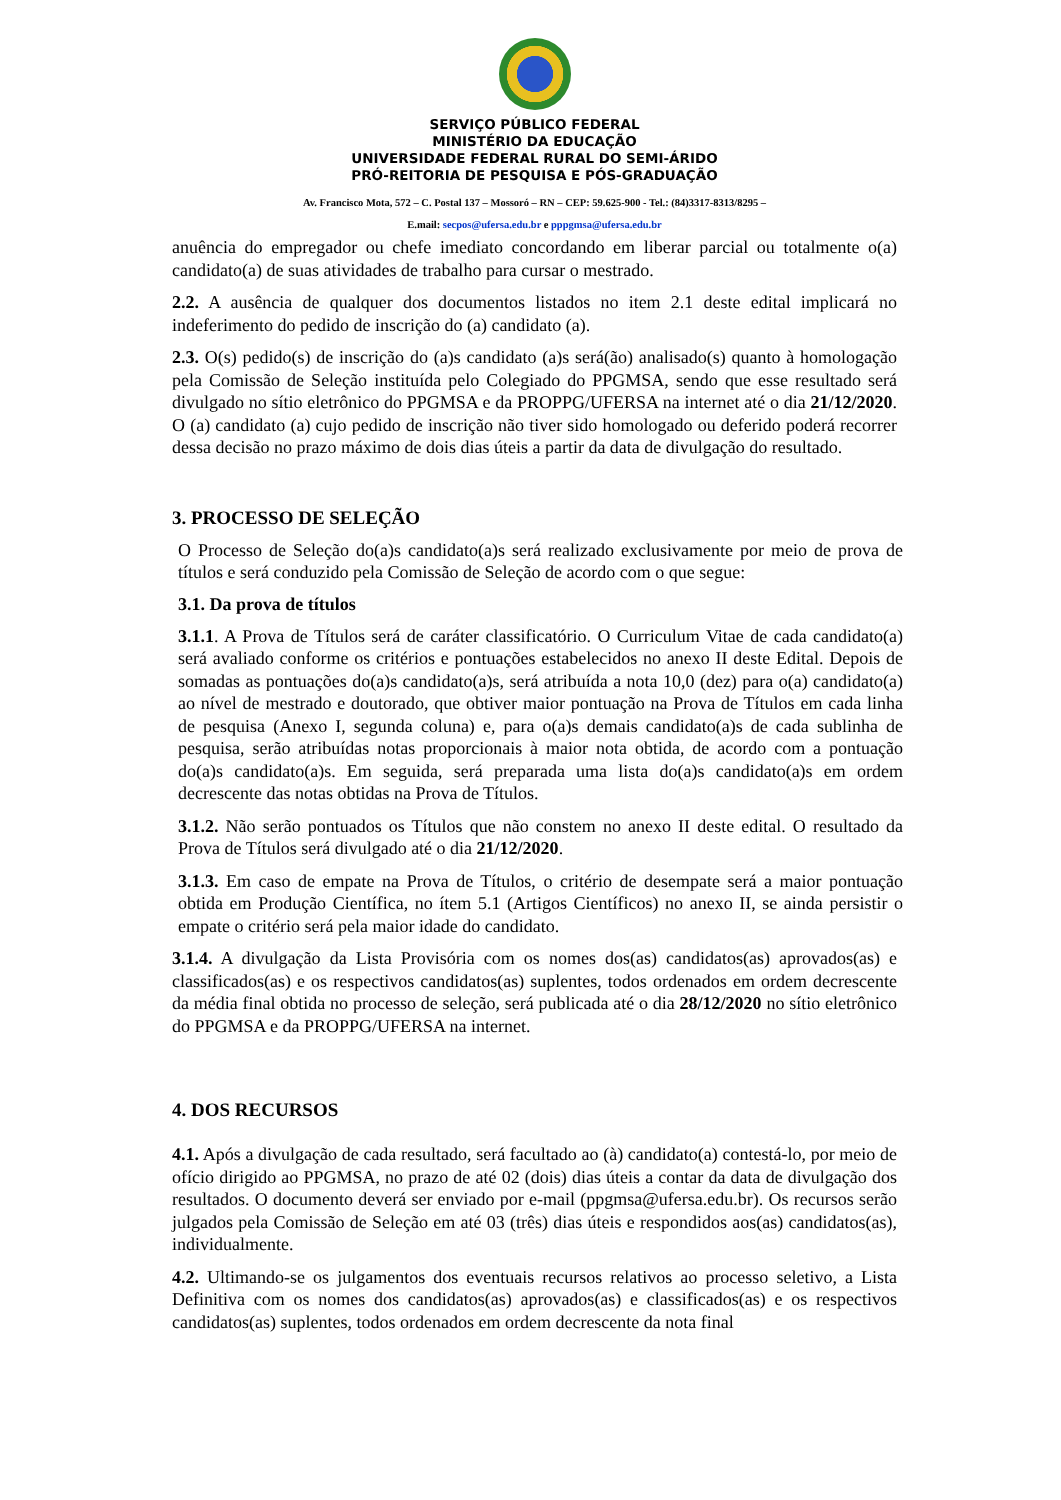SERVIÇO PÚBLICO FEDERAL
MINISTÉRIO DA EDUCAÇÃO
UNIVERSIDADE FEDERAL RURAL DO SEMI-ÁRIDO
PRÓ-REITORIA DE PESQUISA E PÓS-GRADUAÇÃO
Av. Francisco Mota, 572 – C. Postal 137 – Mossoró – RN – CEP: 59.625-900 - Tel.: (84)3317-8313/8295 –
E.mail: secpos@ufersa.edu.br e pppgmsa@ufersa.edu.br
anuência do empregador ou chefe imediato concordando em liberar parcial ou totalmente o(a) candidato(a) de suas atividades de trabalho para cursar o mestrado.
2.2. A ausência de qualquer dos documentos listados no item 2.1 deste edital implicará no indeferimento do pedido de inscrição do (a) candidato (a).
2.3. O(s) pedido(s) de inscrição do (a)s candidato (a)s será(ão) analisado(s) quanto à homologação pela Comissão de Seleção instituída pelo Colegiado do PPGMSA, sendo que esse resultado será divulgado no sítio eletrônico do PPGMSA e da PROPPG/UFERSA na internet até o dia 21/12/2020. O (a) candidato (a) cujo pedido de inscrição não tiver sido homologado ou deferido poderá recorrer dessa decisão no prazo máximo de dois dias úteis a partir da data de divulgação do resultado.
3. PROCESSO DE SELEÇÃO
O Processo de Seleção do(a)s candidato(a)s será realizado exclusivamente por meio de prova de títulos e será conduzido pela Comissão de Seleção de acordo com o que segue:
3.1. Da prova de títulos
3.1.1. A Prova de Títulos será de caráter classificatório. O Curriculum Vitae de cada candidato(a) será avaliado conforme os critérios e pontuações estabelecidos no anexo II deste Edital. Depois de somadas as pontuações do(a)s candidato(a)s, será atribuída a nota 10,0 (dez) para o(a) candidato(a) ao nível de mestrado e doutorado, que obtiver maior pontuação na Prova de Títulos em cada linha de pesquisa (Anexo I, segunda coluna) e, para o(a)s demais candidato(a)s de cada sublinha de pesquisa, serão atribuídas notas proporcionais à maior nota obtida, de acordo com a pontuação do(a)s candidato(a)s. Em seguida, será preparada uma lista do(a)s candidato(a)s em ordem decrescente das notas obtidas na Prova de Títulos.
3.1.2. Não serão pontuados os Títulos que não constem no anexo II deste edital. O resultado da Prova de Títulos será divulgado até o dia 21/12/2020.
3.1.3. Em caso de empate na Prova de Títulos, o critério de desempate será a maior pontuação obtida em Produção Científica, no ítem 5.1 (Artigos Científicos) no anexo II, se ainda persistir o empate o critério será pela maior idade do candidato.
3.1.4. A divulgação da Lista Provisória com os nomes dos(as) candidatos(as) aprovados(as) e classificados(as) e os respectivos candidatos(as) suplentes, todos ordenados em ordem decrescente da média final obtida no processo de seleção, será publicada até o dia 28/12/2020 no sítio eletrônico do PPGMSA e da PROPPG/UFERSA na internet.
4. DOS RECURSOS
4.1. Após a divulgação de cada resultado, será facultado ao (à) candidato(a) contestá-lo, por meio de ofício dirigido ao PPGMSA, no prazo de até 02 (dois) dias úteis a contar da data de divulgação dos resultados. O documento deverá ser enviado por e-mail (ppgmsa@ufersa.edu.br). Os recursos serão julgados pela Comissão de Seleção em até 03 (três) dias úteis e respondidos aos(as) candidatos(as), individualmente.
4.2. Ultimando-se os julgamentos dos eventuais recursos relativos ao processo seletivo, a Lista Definitiva com os nomes dos candidatos(as) aprovados(as) e classificados(as) e os respectivos candidatos(as) suplentes, todos ordenados em ordem decrescente da nota final